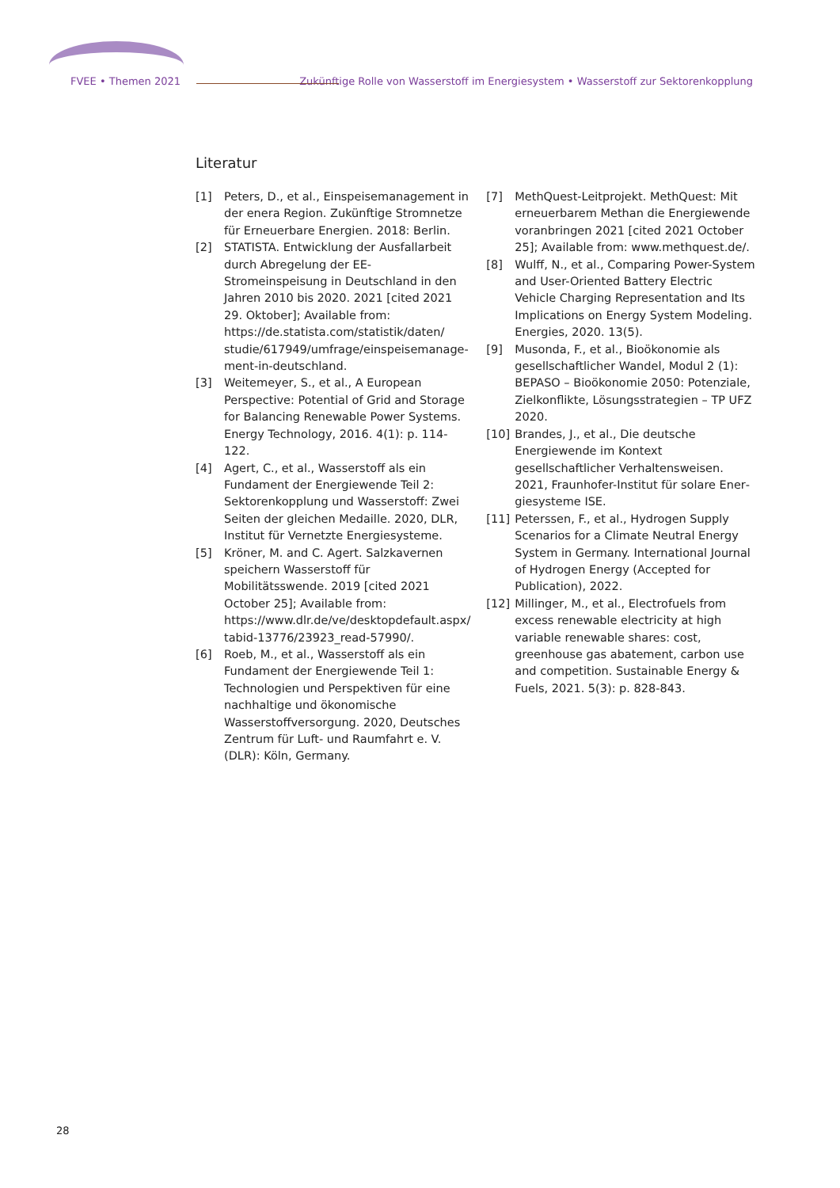FVEE • Themen 2021 Zukünftige Rolle von Wasserstoff im Energiesystem • Wasserstoff zur Sektorenkopplung
Literatur
[1] Peters, D., et al., Einspeisemanagement in der enera Region. Zukünftige Stromnetze für Erneuerbare Energien. 2018: Berlin.
[2] STATISTA. Entwicklung der Ausfallarbeit durch Abregelung der EE-Stromeinspeisung in Deutschland in den Jahren 2010 bis 2020. 2021 [cited 2021 29. Oktober]; Available from: https://de.statista.com/statistik/daten/ studie/617949/umfrage/einspeisemanage­ment-in-deutschland.
[3] Weitemeyer, S., et al., A European Perspective: Potential of Grid and Storage for Balancing Renewable Power Systems. Energy Techno­logy, 2016. 4(1): p. 114-122.
[4] Agert, C., et al., Wasserstoff als ein Fundament der Energiewende Teil 2: Sektorenkopplung und Wasserstoff: Zwei Seiten der gleichen Medaille. 2020, DLR, Institut für Vernetzte Energiesysteme.
[5] Kröner, M. and C. Agert. Salzkavernen spei­chern Wasserstoff für Mobilitätsswende. 2019 [cited 2021 October 25]; Available from: https://www.dlr.de/ve/desktopdefault.aspx/ tabid-13776/23923_read-57990/.
[6] Roeb, M., et al., Wasserstoff als ein Fundament der Energiewende Teil 1: Technologien und Perspektiven für eine nachhaltige und ökono­mische Wasserstoffversorgung. 2020, Deut­sches Zentrum für Luft- und Raumfahrt e. V. (DLR): Köln, Germany.
[7] MethQuest-Leitprojekt. MethQuest: Mit erneuerbarem Methan die Energiewende voranbringen 2021 [cited 2021 October 25]; Available from: www.methquest.de/.
[8] Wulff, N., et al., Comparing Power-System and User-Oriented Battery Electric Vehicle Charging Representation and Its Implications on Energy System Modeling. Energies, 2020. 13(5).
[9] Musonda, F., et al., Bioökonomie als gesell­schaftlicher Wandel, Modul 2 (1): BEPASO – Bioökonomie 2050: Potenziale, Zielkonflikte, Lösungsstrategien – TP UFZ 2020.
[10] Brandes, J., et al., Die deutsche Energiewende im Kontext gesellschaftlicher Verhaltenswei­sen. 2021, Fraunhofer-Institut für solare Ener­giesysteme ISE.
[11] Peterssen, F., et al., Hydrogen Supply Scena­rios for a Climate Neutral Energy System in Germany. International Journal of Hydrogen Energy (Accepted for Publication), 2022.
[12] Millinger, M., et al., Electrofuels from excess renewable electricity at high variable renew­able shares: cost, greenhouse gas abatement, carbon use and competition. Sustainable Energy & Fuels, 2021. 5(3): p. 828-843.
28